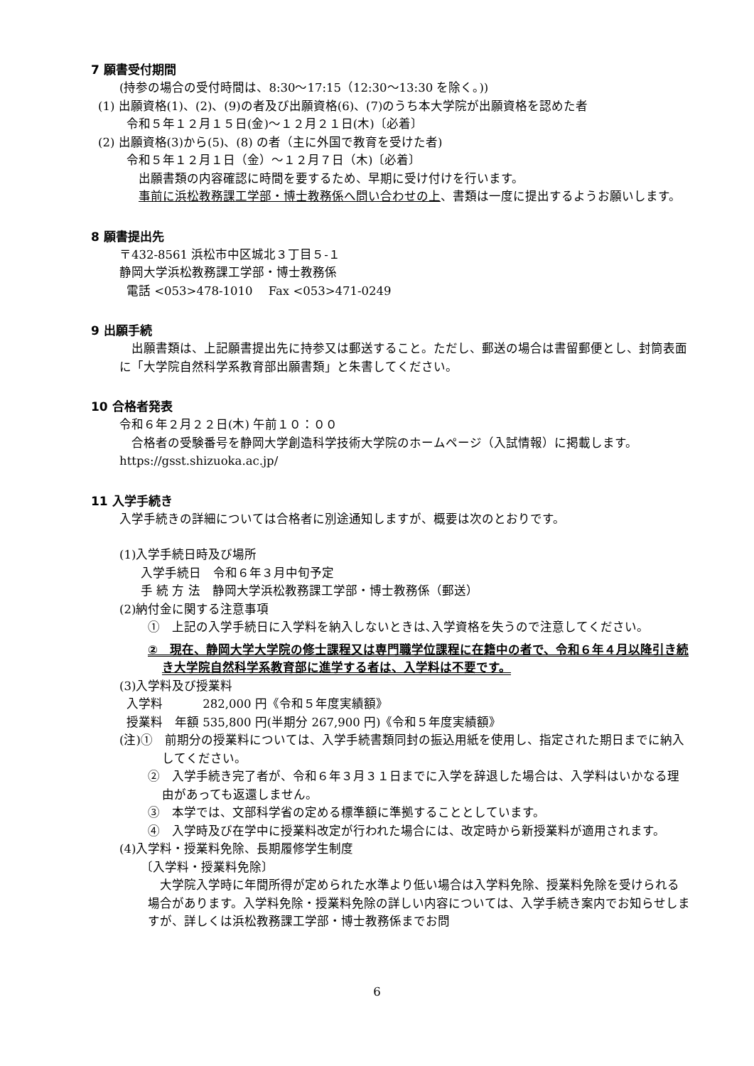7 願書受付期間
(持参の場合の受付時間は、8:30～17:15（12:30～13:30 を除く。))
(1) 出願資格(1)、(2)、(9)の者及び出願資格(6)、(7)のうち本大学院が出願資格を認めた者
令和５年１２月１５日(金)～１２月２１日(木)〔必着〕
(2) 出願資格(3)から(5)、(8) の者（主に外国で教育を受けた者)
令和５年１２月１日（金）～１２月７日（木)〔必着〕
　出願書類の内容確認に時間を要するため、早期に受け付けを行います。
　事前に浜松教務課工学部・博士教務係へ問い合わせの上、書類は一度に提出するようお願いします。
8 願書提出先
〒432-8561 浜松市中区城北３丁目５-１
静岡大学浜松教務課工学部・博士教務係
電話 <053>478-1010　 Fax <053>471-0249
9 出願手続
　出願書類は、上記願書提出先に持参又は郵送すること。ただし、郵送の場合は書留郵便とし、封筒表面に「大学院自然科学系教育部出願書類」と朱書してください。
10 合格者発表
令和６年２月２２日(木) 午前１０：００
　合格者の受験番号を静岡大学創造科学技術大学院のホームページ（入試情報）に掲載します。
https://gsst.shizuoka.ac.jp/
11 入学手続き
入学手続きの詳細については合格者に別途通知しますが、概要は次のとおりです。
(1)入学手続日時及び場所
入学手続日　令和６年３月中旬予定
手 続 方 法　静岡大学浜松教務課工学部・博士教務係（郵送）
(2)納付金に関する注意事項
①　上記の入学手続日に入学料を納入しないときは､入学資格を失うので注意してください。
②　現在、静岡大学大学院の修士課程又は専門職学位課程に在籍中の者で、令和６年４月以降引き続き大学院自然科学系教育部に進学する者は、入学料は不要です。
(3)入学料及び授業料
入学料　　　 282,000 円《令和５年度実績額》
授業料　年額 535,800 円(半期分 267,900 円)《令和５年度実績額》
(注)①　前期分の授業料については、入学手続書類同封の振込用紙を使用し、指定された期日までに納入してください。
②　入学手続き完了者が、令和６年３月３１日までに入学を辞退した場合は、入学料はいかなる理由があっても返還しません。
③　本学では、文部科学省の定める標準額に準拠することとしています。
④　入学時及び在学中に授業料改定が行われた場合には、改定時から新授業料が適用されます。
(4)入学料・授業料免除、長期履修学生制度
〔入学料・授業料免除〕
　大学院入学時に年間所得が定められた水準より低い場合は入学料免除、授業料免除を受けられる場合があります。入学料免除・授業料免除の詳しい内容については、入学手続き案内でお知らせしますが、詳しくは浜松教務課工学部・博士教務係までお問
6